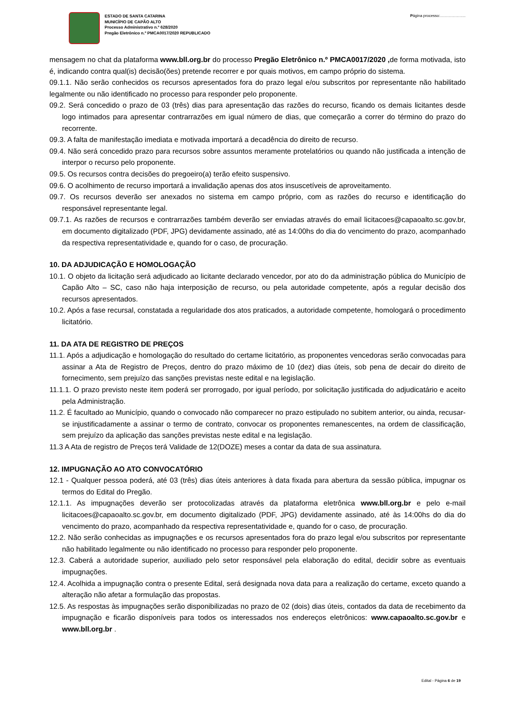ESTADO DE SANTA CATARINA
MUNICÍPIO DE CAPÃO ALTO
Processo Administrativo n.º 628/2020
Pregão Eletrônico n.º PMCA0017/2020 REPUBLICADO
Página processo:………………..
mensagem no chat da plataforma www.bll.org.br do processo Pregão Eletrônico n.º PMCA0017/2020 , de forma motivada, isto é, indicando contra qual(is) decisão(ões) pretende recorrer e por quais motivos, em campo próprio do sistema.
09.1.1. Não serão conhecidos os recursos apresentados fora do prazo legal e/ou subscritos por representante não habilitado legalmente ou não identificado no processo para responder pelo proponente.
09.2. Será concedido o prazo de 03 (três) dias para apresentação das razões do recurso, ficando os demais licitantes desde logo intimados para apresentar contrarrazões em igual número de dias, que começarão a correr do término do prazo do recorrente.
09.3. A falta de manifestação imediata e motivada importará a decadência do direito de recurso.
09.4. Não será concedido prazo para recursos sobre assuntos meramente protelatórios ou quando não justificada a intenção de interpor o recurso pelo proponente.
09.5. Os recursos contra decisões do pregoeiro(a) terão efeito suspensivo.
09.6. O acolhimento de recurso importará a invalidação apenas dos atos insuscetíveis de aproveitamento.
09.7. Os recursos deverão ser anexados no sistema em campo próprio, com as razões do recurso e identificação do responsável representante legal.
09.7.1. As razões de recursos e contrarrazões também deverão ser enviadas através do email licitacoes@capaoalto.sc.gov.br, em documento digitalizado (PDF, JPG) devidamente assinado, até as 14:00hs do dia do vencimento do prazo, acompanhado da respectiva representatividade e, quando for o caso, de procuração.
10. DA ADJUDICAÇÃO E HOMOLOGAÇÃO
10.1. O objeto da licitação será adjudicado ao licitante declarado vencedor, por ato do da administração pública do Município de Capão Alto – SC, caso não haja interposição de recurso, ou pela autoridade competente, após a regular decisão dos recursos apresentados.
10.2. Após a fase recursal, constatada a regularidade dos atos praticados, a autoridade competente, homologará o procedimento licitatório.
11. DA ATA DE REGISTRO DE PREÇOS
11.1. Após a adjudicação e homologação do resultado do certame licitatório, as proponentes vencedoras serão convocadas para assinar a Ata de Registro de Preços, dentro do prazo máximo de 10 (dez) dias úteis, sob pena de decair do direito de fornecimento, sem prejuízo das sanções previstas neste edital e na legislação.
11.1.1. O prazo previsto neste item poderá ser prorrogado, por igual período, por solicitação justificada do adjudicatário e aceito pela Administração.
11.2. É facultado ao Município, quando o convocado não comparecer no prazo estipulado no subitem anterior, ou ainda, recusar-se injustificadamente a assinar o termo de contrato, convocar os proponentes remanescentes, na ordem de classificação, sem prejuízo da aplicação das sanções previstas neste edital e na legislação.
11.3 A Ata de registro de Preços terá Validade de 12(DOZE) meses a contar da data de sua assinatura.
12. IMPUGNAÇÃO AO ATO CONVOCATÓRIO
12.1 - Qualquer pessoa poderá, até 03 (três) dias úteis anteriores à data fixada para abertura da sessão pública, impugnar os termos do Edital do Pregão.
12.1.1. As impugnações deverão ser protocolizadas através da plataforma eletrônica www.bll.org.br e pelo e-mail licitacoes@capaoalto.sc.gov.br, em documento digitalizado (PDF, JPG) devidamente assinado, até às 14:00hs do dia do vencimento do prazo, acompanhado da respectiva representatividade e, quando for o caso, de procuração.
12.2. Não serão conhecidas as impugnações e os recursos apresentados fora do prazo legal e/ou subscritos por representante não habilitado legalmente ou não identificado no processo para responder pelo proponente.
12.3. Caberá a autoridade superior, auxiliado pelo setor responsável pela elaboração do edital, decidir sobre as eventuais impugnações.
12.4. Acolhida a impugnação contra o presente Edital, será designada nova data para a realização do certame, exceto quando a alteração não afetar a formulação das propostas.
12.5. As respostas às impugnações serão disponibilizadas no prazo de 02 (dois) dias úteis, contados da data de recebimento da impugnação e ficarão disponíveis para todos os interessados nos endereços eletrônicos: www.capaoalto.sc.gov.br e www.bll.org.br .
Edital - Página 6 de 19